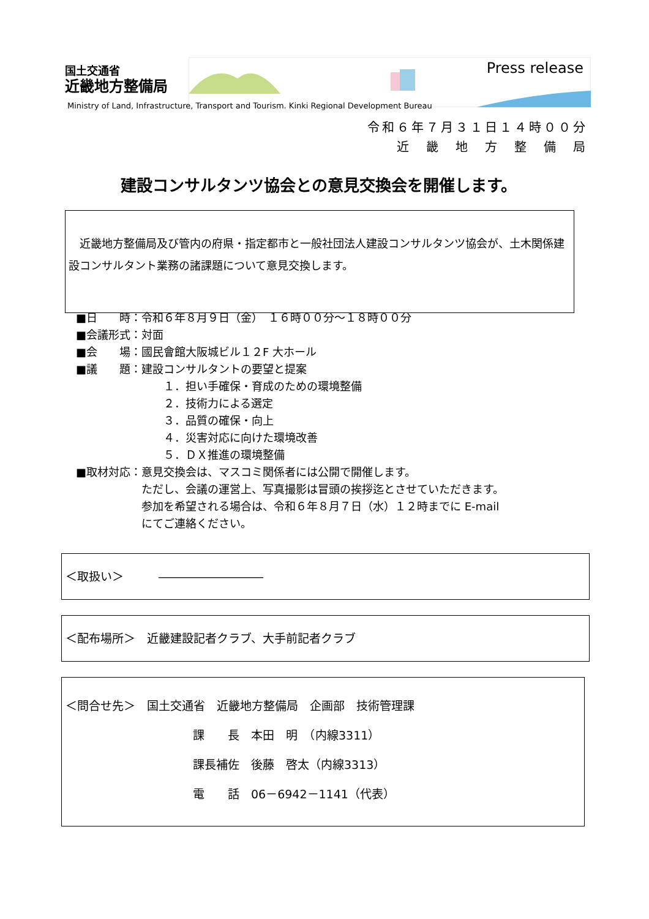国土交通省
近畿地方整備局
Press release
Ministry of Land, Infrastructure, Transport and Tourism. Kinki Regional Development Bureau
令和６年７月３１日１４時００分
近　畿　地　方　整　備　局
建設コンサルタンツ協会との意見交換会を開催します。
　近畿地方整備局及び管内の府県・指定都市と一般社団法人建設コンサルタンツ協会が、土木関係建設コンサルタント業務の諸課題について意見交換します。
| ■日 時： | 令和６年８月９日（金） １６時００分～１８時００分 |
| ■会議形式： | 対面 |
| ■会 場： | 國民會館大阪城ビル１２F 大ホール |
| ■議 題： | 建設コンサルタントの要望と提案 １．担い手確保・育成のための環境整備 ２．技術力による選定 ３．品質の確保・向上 ４．災害対応に向けた環境改善 ５．ＤＸ推進の環境整備 |
| ■取材対応： | 意見交換会は、マスコミ関係者には公開で開催します。 ただし、会議の運営上、写真撮影は冒頭の挨拶迄とさせていただきます。 参加を希望される場合は、令和６年８月７日（水）１２時までに E-mail にてご連絡ください。 |
＜取扱い＞　　　―――――――――
＜配布場所＞　近畿建設記者クラブ、大手前記者クラブ
＜問合せ先＞　国土交通省　近畿地方整備局　企画部　技術管理課
課　　長　本田　明　（内線3311）
課長補佐　後藤　啓太（内線3313）
電　　話　06－6942－1141（代表）